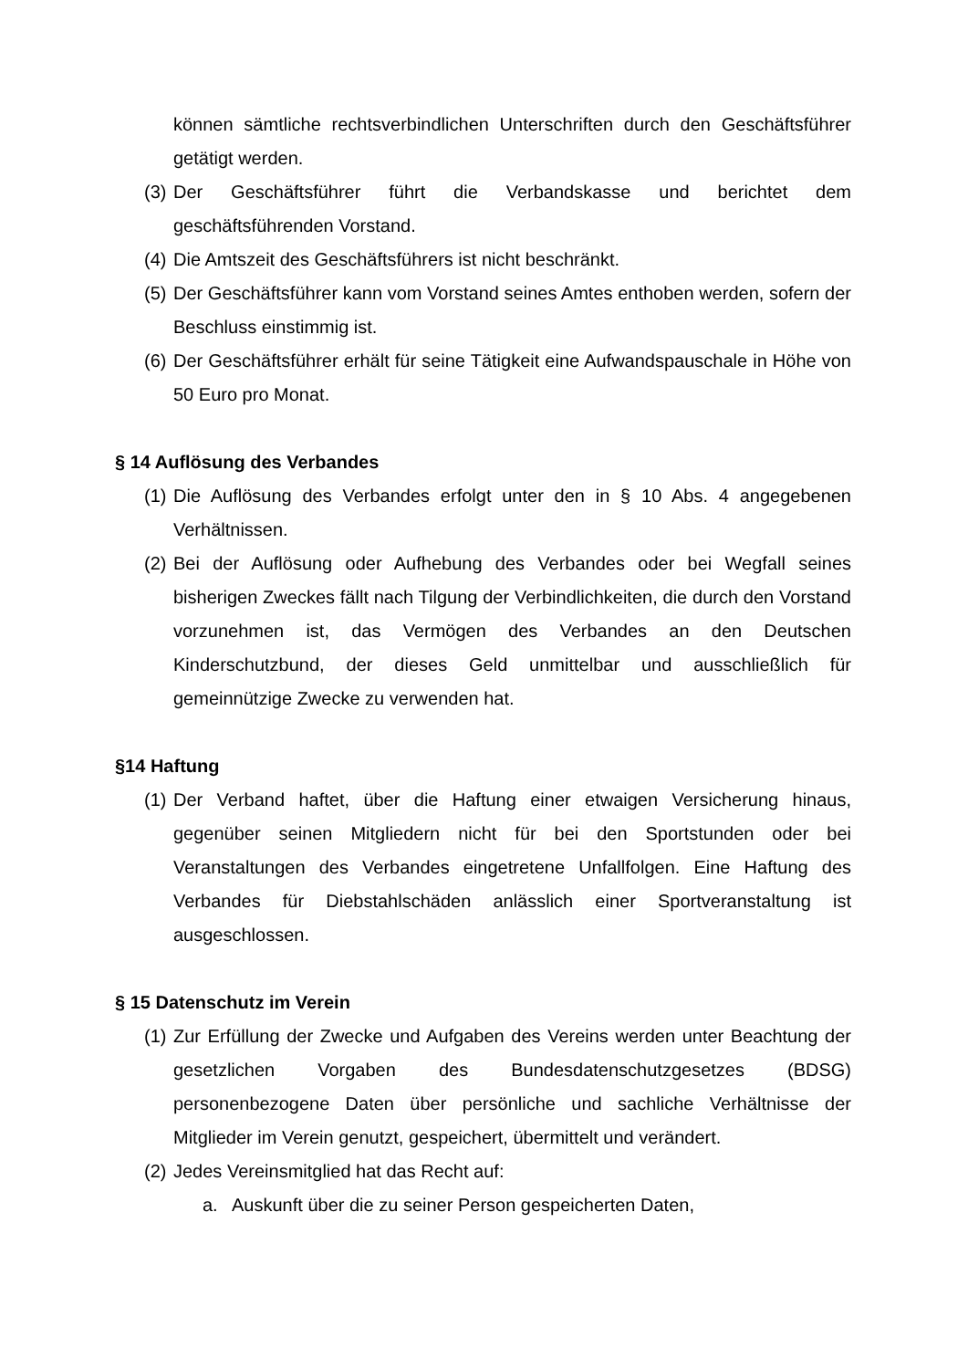können sämtliche rechtsverbindlichen Unterschriften durch den Geschäftsführer getätigt werden.
(3) Der Geschäftsführer führt die Verbandskasse und berichtet dem geschäftsführenden Vorstand.
(4) Die Amtszeit des Geschäftsführers ist nicht beschränkt.
(5) Der Geschäftsführer kann vom Vorstand seines Amtes enthoben werden, sofern der Beschluss einstimmig ist.
(6) Der Geschäftsführer erhält für seine Tätigkeit eine Aufwandspauschale in Höhe von 50 Euro pro Monat.
§ 14 Auflösung des Verbandes
(1) Die Auflösung des Verbandes erfolgt unter den in § 10 Abs. 4 angegebenen Verhältnissen.
(2) Bei der Auflösung oder Aufhebung des Verbandes oder bei Wegfall seines bisherigen Zweckes fällt nach Tilgung der Verbindlichkeiten, die durch den Vorstand vorzunehmen ist, das Vermögen des Verbandes an den Deutschen Kinderschutzbund, der dieses Geld unmittelbar und ausschließlich für gemeinnützige Zwecke zu verwenden hat.
§14 Haftung
(1) Der Verband haftet, über die Haftung einer etwaigen Versicherung hinaus, gegenüber seinen Mitgliedern nicht für bei den Sportstunden oder bei Veranstaltungen des Verbandes eingetretene Unfallfolgen. Eine Haftung des Verbandes für Diebstahlschäden anlässlich einer Sportveranstaltung ist ausgeschlossen.
§ 15 Datenschutz im Verein
(1) Zur Erfüllung der Zwecke und Aufgaben des Vereins werden unter Beachtung der gesetzlichen Vorgaben des Bundesdatenschutzgesetzes (BDSG) personenbezogene Daten über persönliche und sachliche Verhältnisse der Mitglieder im Verein genutzt, gespeichert, übermittelt und verändert.
(2) Jedes Vereinsmitglied hat das Recht auf:
a. Auskunft über die zu seiner Person gespeicherten Daten,